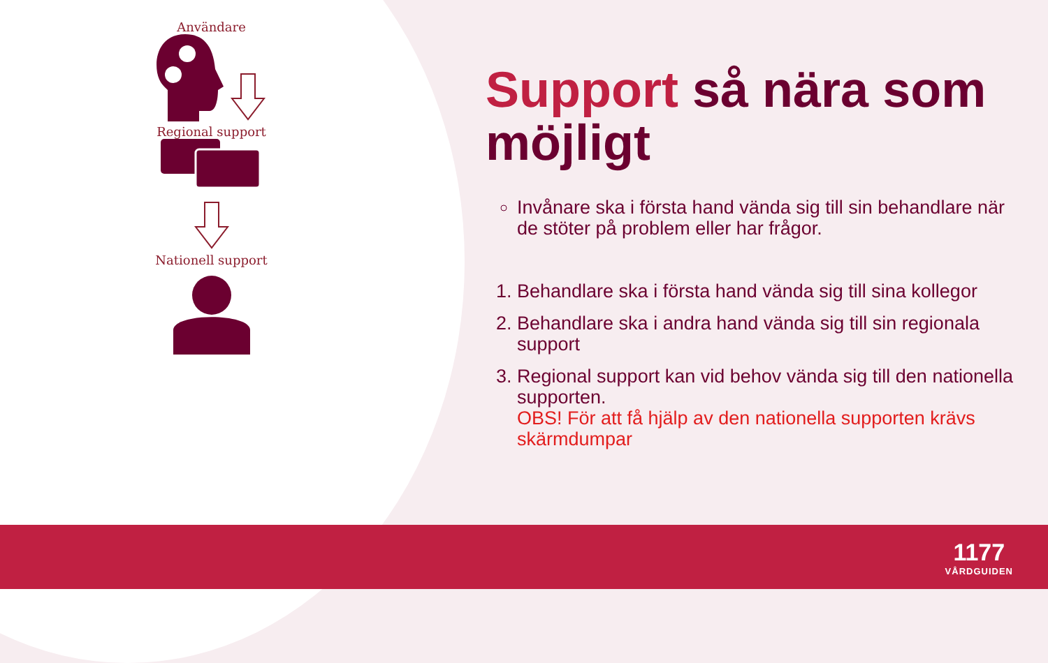Användare
Regional support
Nationell support
Support så nära som möjligt
Invånare ska i första hand vända sig till sin behandlare när de stöter på problem eller har frågor.
1. Behandlare ska i första hand vända sig till sina kollegor
2. Behandlare ska i andra hand vända sig till sin regionala support
3. Regional support kan vid behov vända sig till den nationella supporten.
OBS! För att få hjälp av den nationella supporten krävs skärmdumpar
1177
VÅRDGUIDEN